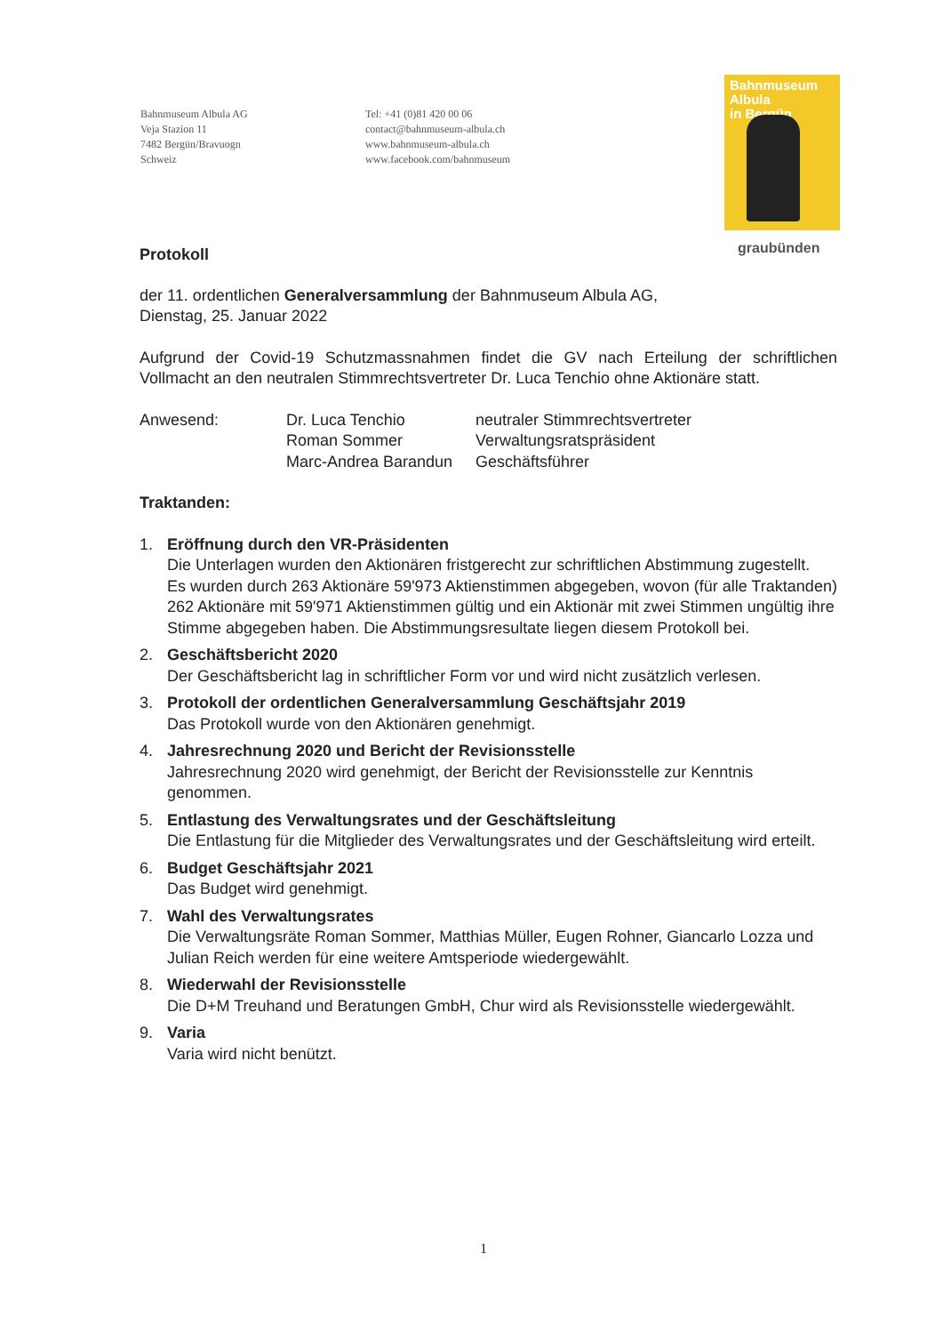Bahnmuseum Albula AG
Veja Stazion 11
7482 Bergün/Bravuogn
Schweiz
Tel: +41 (0)81 420 00 06
contact@bahnmuseum-albula.ch
www.bahnmuseum-albula.ch
www.facebook.com/bahnmuseum
Bahnmuseum
Albula
in Bergün
graubünden
Protokoll
der 11. ordentlichen Generalversammlung der Bahnmuseum Albula AG,
Dienstag, 25. Januar 2022
Aufgrund der Covid-19 Schutzmassnahmen findet die GV nach Erteilung der schriftlichen Vollmacht an den neutralen Stimmrechtsvertreter Dr. Luca Tenchio ohne Aktionäre statt.
Anwesend: Dr. Luca Tenchio
Roman Sommer
Marc-Andrea Barandun
neutraler Stimmrechtsvertreter
Verwaltungsratspräsident
Geschäftsführer
Traktanden:
1. Eröffnung durch den VR-Präsidenten
Die Unterlagen wurden den Aktionären fristgerecht zur schriftlichen Abstimmung zugestellt.
Es wurden durch 263 Aktionäre 59'973 Aktienstimmen abgegeben, wovon (für alle Traktanden) 262 Aktionäre mit 59'971 Aktienstimmen gültig und ein Aktionär mit zwei Stimmen ungültig ihre Stimme abgegeben haben. Die Abstimmungsresultate liegen diesem Protokoll bei.
2. Geschäftsbericht 2020
Der Geschäftsbericht lag in schriftlicher Form vor und wird nicht zusätzlich verlesen.
3. Protokoll der ordentlichen Generalversammlung Geschäftsjahr 2019
Das Protokoll wurde von den Aktionären genehmigt.
4. Jahresrechnung 2020 und Bericht der Revisionsstelle
Jahresrechnung 2020 wird genehmigt, der Bericht der Revisionsstelle zur Kenntnis genommen.
5. Entlastung des Verwaltungsrates und der Geschäftsleitung
Die Entlastung für die Mitglieder des Verwaltungsrates und der Geschäftsleitung wird erteilt.
6. Budget Geschäftsjahr 2021
Das Budget wird genehmigt.
7. Wahl des Verwaltungsrates
Die Verwaltungsräte Roman Sommer, Matthias Müller, Eugen Rohner, Giancarlo Lozza und Julian Reich werden für eine weitere Amtsperiode wiedergewählt.
8. Wiederwahl der Revisionsstelle
Die D+M Treuhand und Beratungen GmbH, Chur wird als Revisionsstelle wiedergewählt.
9. Varia
Varia wird nicht benützt.
1